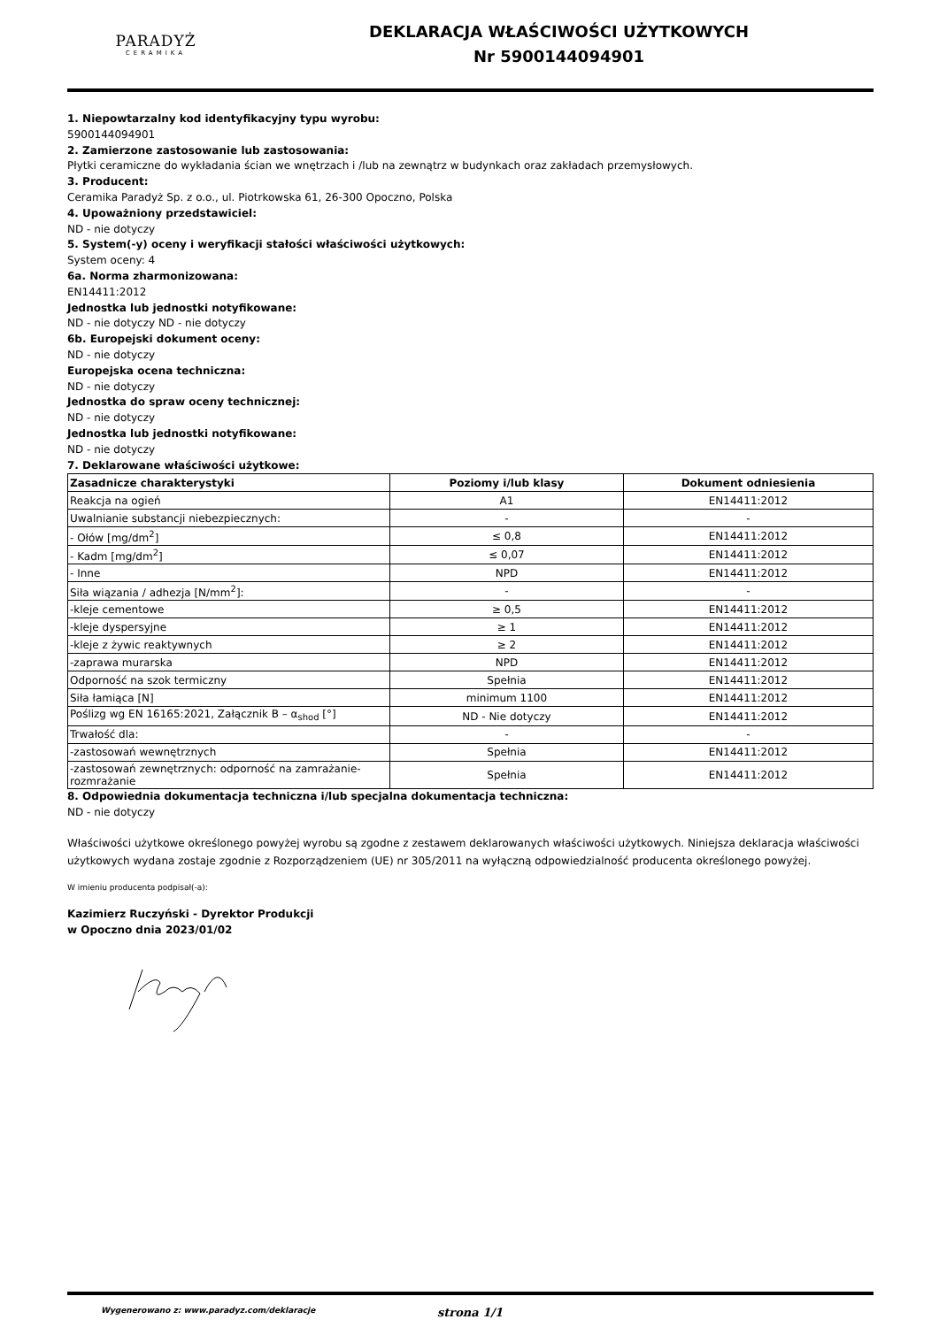PARADYŻ
CERAMIKA
DEKLARACJA WŁAŚCIWOŚCI UŻYTKOWYCH
Nr 5900144094901
1. Niepowtarzalny kod identyfikacyjny typu wyrobu:
5900144094901
2. Zamierzone zastosowanie lub zastosowania:
Płytki ceramiczne do wykładania ścian we wnętrzach i /lub na zewnątrz w budynkach oraz zakładach przemysłowych.
3. Producent:
Ceramika Paradyż Sp. z o.o., ul. Piotrkowska 61, 26-300 Opoczno, Polska
4. Upoważniony przedstawiciel:
ND - nie dotyczy
5. System(-y) oceny i weryfikacji stałości właściwości użytkowych:
System oceny: 4
6a. Norma zharmonizowana:
EN14411:2012
Jednostka lub jednostki notyfikowane:
ND - nie dotyczy ND - nie dotyczy
6b. Europejski dokument oceny:
ND - nie dotyczy
Europejska ocena techniczna:
ND - nie dotyczy
Jednostka do spraw oceny technicznej:
ND - nie dotyczy
Jednostka lub jednostki notyfikowane:
ND - nie dotyczy
7. Deklarowane właściwości użytkowe:
| Zasadnicze charakterystyki | Poziomy i/lub klasy | Dokument odniesienia |
| --- | --- | --- |
| Reakcja na ogień | A1 | EN14411:2012 |
| Uwalnianie substancji niebezpiecznych: | - | - |
| - Ołów [mg/dm<sup>2</sup>] | ≤ 0,8 | EN14411:2012 |
| - Kadm [mg/dm<sup>2</sup>] | ≤ 0,07 | EN14411:2012 |
| - Inne | NPD | EN14411:2012 |
| Siła wiązania / adhezja [N/mm<sup>2</sup>]: | - | - |
| -kleje cementowe | ≥ 0,5 | EN14411:2012 |
| -kleje dyspersyjne | ≥ 1 | EN14411:2012 |
| -kleje z żywic reaktywnych | ≥ 2 | EN14411:2012 |
| -zaprawa murarska | NPD | EN14411:2012 |
| Odporność na szok termiczny | Spełnia | EN14411:2012 |
| Siła łamiąca [N] | minimum 1100 | EN14411:2012 |
| Poślizg wg EN 16165:2021, Załącznik B – α<sub>shod</sub> [°] | ND - Nie dotyczy | EN14411:2012 |
| Trwałość dla: | - | - |
| -zastosowań wewnętrznych | Spełnia | EN14411:2012 |
| -zastosowań zewnętrznych: odporność na zamrażanie-rozmrażanie | Spełnia | EN14411:2012 |
8. Odpowiednia dokumentacja techniczna i/lub specjalna dokumentacja techniczna:
ND - nie dotyczy
Właściwości użytkowe określonego powyżej wyrobu są zgodne z zestawem deklarowanych właściwości użytkowych. Niniejsza deklaracja właściwości użytkowych wydana zostaje zgodnie z Rozporządzeniem (UE) nr 305/2011 na wyłączną odpowiedzialność producenta określonego powyżej.
W imieniu producenta podpisał(-a):
Kazimierz Ruczyński - Dyrektor Produkcji
w Opoczno dnia 2023/01/02
Wygenerowano z: www.paradyz.com/deklaracje strona 1/1